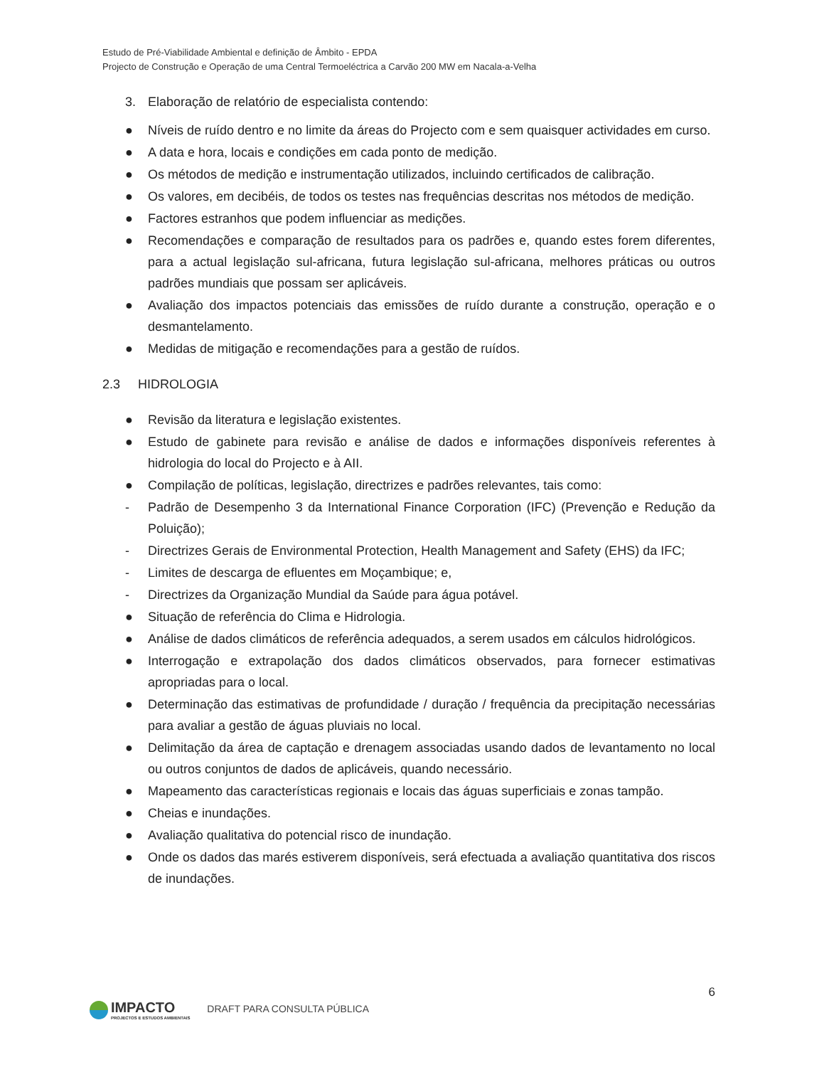Estudo de Pré-Viabilidade Ambiental e definição de Âmbito - EPDA
Projecto de Construção e Operação de uma Central Termoeléctrica a Carvão 200 MW em Nacala-a-Velha
3. Elaboração de relatório de especialista contendo:
● Níveis de ruído dentro e no limite da áreas do Projecto com e sem quaisquer actividades em curso.
● A data e hora, locais e condições em cada ponto de medição.
● Os métodos de medição e instrumentação utilizados, incluindo certificados de calibração.
● Os valores, em decibéis, de todos os testes nas frequências descritas nos métodos de medição.
● Factores estranhos que podem influenciar as medições.
● Recomendações e comparação de resultados para os padrões e, quando estes forem diferentes, para a actual legislação sul-africana, futura legislação sul-africana, melhores práticas ou outros padrões mundiais que possam ser aplicáveis.
● Avaliação dos impactos potenciais das emissões de ruído durante a construção, operação e o desmantelamento.
● Medidas de mitigação e recomendações para a gestão de ruídos.
2.3 HIDROLOGIA
● Revisão da literatura e legislação existentes.
● Estudo de gabinete para revisão e análise de dados e informações disponíveis referentes à hidrologia do local do Projecto e à AII.
● Compilação de políticas, legislação, directrizes e padrões relevantes, tais como:
- Padrão de Desempenho 3 da International Finance Corporation (IFC) (Prevenção e Redução da Poluição);
- Directrizes Gerais de Environmental Protection, Health Management and Safety (EHS) da IFC;
- Limites de descarga de efluentes em Moçambique; e,
- Directrizes da Organização Mundial da Saúde para água potável.
● Situação de referência do Clima e Hidrologia.
● Análise de dados climáticos de referência adequados, a serem usados em cálculos hidrológicos.
● Interrogação e extrapolação dos dados climáticos observados, para fornecer estimativas apropriadas para o local.
● Determinação das estimativas de profundidade / duração / frequência da precipitação necessárias para avaliar a gestão de águas pluviais no local.
● Delimitação da área de captação e drenagem associadas usando dados de levantamento no local ou outros conjuntos de dados de aplicáveis, quando necessário.
● Mapeamento das características regionais e locais das águas superficiais e zonas tampão.
● Cheias e inundações.
● Avaliação qualitativa do potencial risco de inundação.
● Onde os dados das marés estiverem disponíveis, será efectuada a avaliação quantitativa dos riscos de inundações.
6
IMPACTO PROJECTOS E ESTUDOS AMBIENTAIS DRAFT PARA CONSULTA PÚBLICA